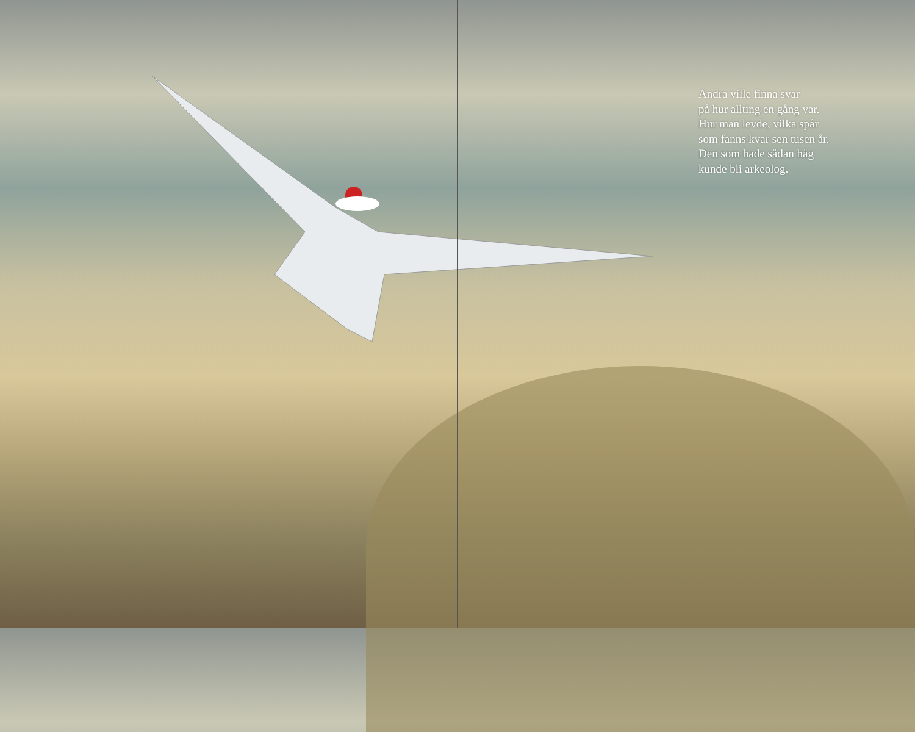Andra ville finna svar
på hur allting en gång var.
Hur man levde, vilka spår
som fanns kvar sen tusen år.
Den som hade sådan håg
kunde bli arkeolog.